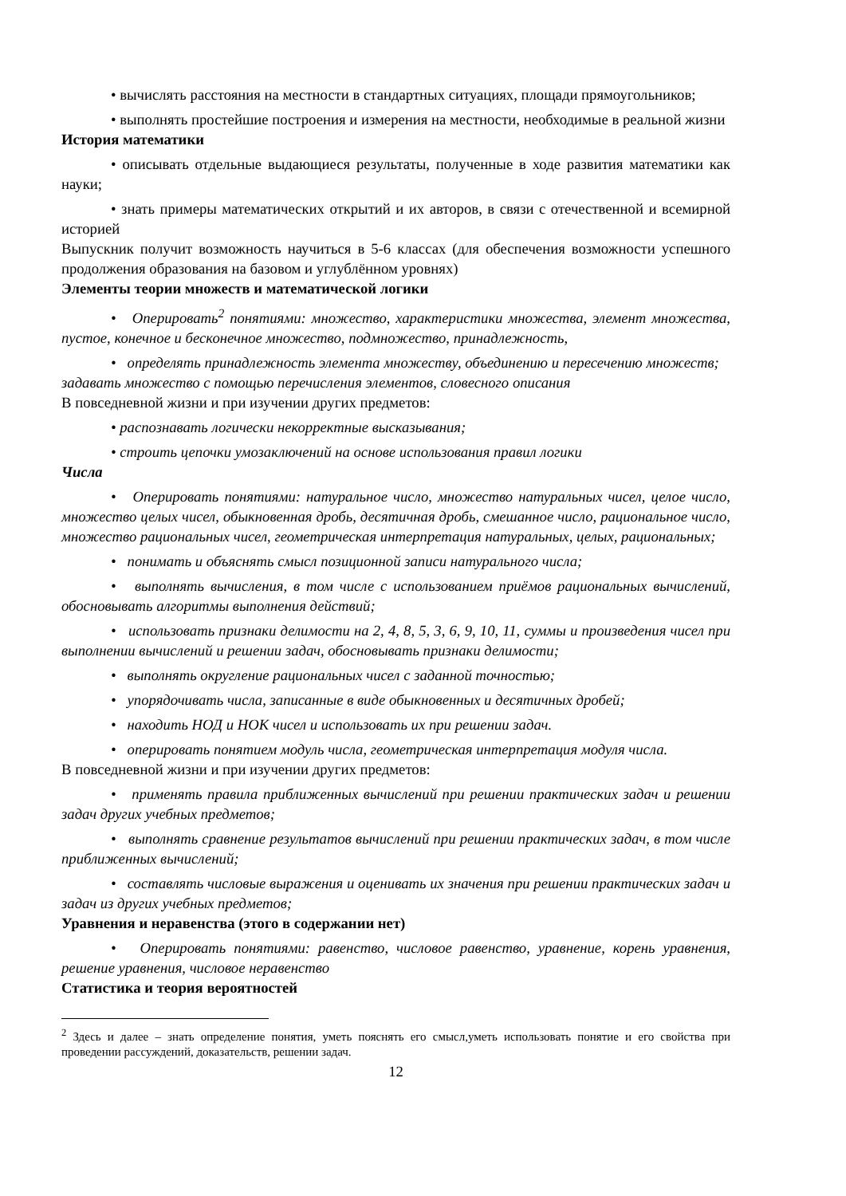• вычислять расстояния на местности в стандартных ситуациях, площади прямоугольников;
• выполнять простейшие построения и измерения на местности, необходимые в реальной жизни
История математики
• описывать отдельные выдающиеся результаты, полученные в ходе развития математики как науки;
• знать примеры математических открытий и их авторов, в связи с отечественной и всемирной историей
Выпускник получит возможность научиться в 5-6 классах (для обеспечения возможности успешного продолжения образования на базовом и углублённом уровнях)
Элементы теории множеств и математической логики
• Оперировать<sup>2</sup> понятиями: множество, характеристики множества, элемент множества, пустое, конечное и бесконечное множество, подмножество, принадлежность,
• определять принадлежность элемента множеству, объединению и пересечению множеств;
задавать множество с помощью перечисления элементов, словесного описания
В повседневной жизни и при изучении других предметов:
• распознавать логически некорректные высказывания;
• строить цепочки умозаключений на основе использования правил логики
Числа
• Оперировать понятиями: натуральное число, множество натуральных чисел, целое число, множество целых чисел, обыкновенная дробь, десятичная дробь, смешанное число, рациональное число, множество рациональных чисел, геометрическая интерпретация натуральных, целых, рациональных;
• понимать и объяснять смысл позиционной записи натурального числа;
• выполнять вычисления, в том числе с использованием приёмов рациональных вычислений, обосновывать алгоритмы выполнения действий;
• использовать признаки делимости на 2, 4, 8, 5, 3, 6, 9, 10, 11, суммы и произведения чисел при выполнении вычислений и решении задач, обосновывать признаки делимости;
• выполнять округление рациональных чисел с заданной точностью;
• упорядочивать числа, записанные в виде обыкновенных и десятичных дробей;
• находить НОД и НОК чисел и использовать их при решении задач.
• оперировать понятием модуль числа, геометрическая интерпретация модуля числа.
В повседневной жизни и при изучении других предметов:
• применять правила приближенных вычислений при решении практических задач и решении задач других учебных предметов;
• выполнять сравнение результатов вычислений при решении практических задач, в том числе приближенных вычислений;
• составлять числовые выражения и оценивать их значения при решении практических задач и задач из других учебных предметов;
Уравнения и неравенства (этого в содержании нет)
• Оперировать понятиями: равенство, числовое равенство, уравнение, корень уравнения, решение уравнения, числовое неравенство
Статистика и теория вероятностей
<sup>2</sup> Здесь и далее – знать определение понятия, уметь пояснять его смысл,уметь использовать понятие и его свойства при проведении рассуждений, доказательств, решении задач.
12